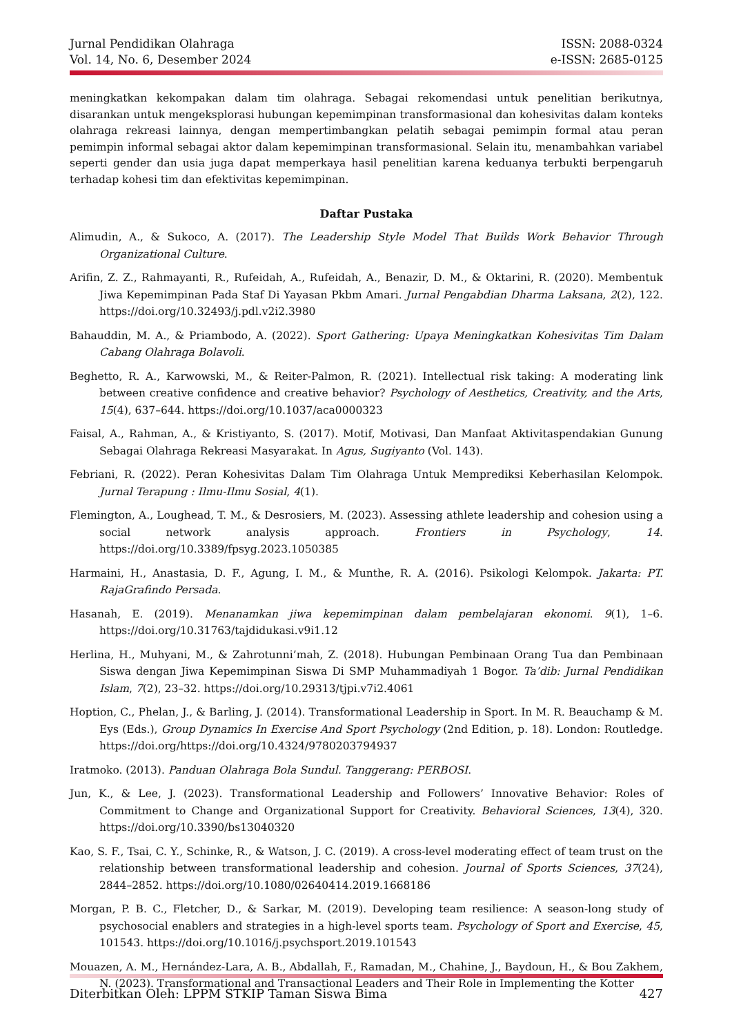Jurnal Pendidikan Olahraga
Vol. 14, No. 6, Desember 2024
ISSN: 2088-0324
e-ISSN: 2685-0125
meningkatkan kekompakan dalam tim olahraga. Sebagai rekomendasi untuk penelitian berikutnya, disarankan untuk mengeksplorasi hubungan kepemimpinan transformasional dan kohesivitas dalam konteks olahraga rekreasi lainnya, dengan mempertimbangkan pelatih sebagai pemimpin formal atau peran pemimpin informal sebagai aktor dalam kepemimpinan transformasional. Selain itu, menambahkan variabel seperti gender dan usia juga dapat memperkaya hasil penelitian karena keduanya terbukti berpengaruh terhadap kohesi tim dan efektivitas kepemimpinan.
Daftar Pustaka
Alimudin, A., & Sukoco, A. (2017). The Leadership Style Model That Builds Work Behavior Through Organizational Culture.
Arifin, Z. Z., Rahmayanti, R., Rufeidah, A., Rufeidah, A., Benazir, D. M., & Oktarini, R. (2020). Membentuk Jiwa Kepemimpinan Pada Staf Di Yayasan Pkbm Amari. Jurnal Pengabdian Dharma Laksana, 2(2), 122. https://doi.org/10.32493/j.pdl.v2i2.3980
Bahauddin, M. A., & Priambodo, A. (2022). Sport Gathering: Upaya Meningkatkan Kohesivitas Tim Dalam Cabang Olahraga Bolavoli.
Beghetto, R. A., Karwowski, M., & Reiter-Palmon, R. (2021). Intellectual risk taking: A moderating link between creative confidence and creative behavior? Psychology of Aesthetics, Creativity, and the Arts, 15(4), 637–644. https://doi.org/10.1037/aca0000323
Faisal, A., Rahman, A., & Kristiyanto, S. (2017). Motif, Motivasi, Dan Manfaat Aktivitaspendakian Gunung Sebagai Olahraga Rekreasi Masyarakat. In Agus, Sugiyanto (Vol. 143).
Febriani, R. (2022). Peran Kohesivitas Dalam Tim Olahraga Untuk Memprediksi Keberhasilan Kelompok. Jurnal Terapung : Ilmu-Ilmu Sosial, 4(1).
Flemington, A., Loughead, T. M., & Desrosiers, M. (2023). Assessing athlete leadership and cohesion using a social network analysis approach. Frontiers in Psychology, 14. https://doi.org/10.3389/fpsyg.2023.1050385
Harmaini, H., Anastasia, D. F., Agung, I. M., & Munthe, R. A. (2016). Psikologi Kelompok. Jakarta: PT. RajaGrafindo Persada.
Hasanah, E. (2019). Menanamkan jiwa kepemimpinan dalam pembelajaran ekonomi. 9(1), 1–6. https://doi.org/10.31763/tajdidukasi.v9i1.12
Herlina, H., Muhyani, M., & Zahrotunni’mah, Z. (2018). Hubungan Pembinaan Orang Tua dan Pembinaan Siswa dengan Jiwa Kepemimpinan Siswa Di SMP Muhammadiyah 1 Bogor. Ta’dib: Jurnal Pendidikan Islam, 7(2), 23–32. https://doi.org/10.29313/tjpi.v7i2.4061
Hoption, C., Phelan, J., & Barling, J. (2014). Transformational Leadership in Sport. In M. R. Beauchamp & M. Eys (Eds.), Group Dynamics In Exercise And Sport Psychology (2nd Edition, p. 18). London: Routledge. https://doi.org/https://doi.org/10.4324/9780203794937
Iratmoko. (2013). Panduan Olahraga Bola Sundul. Tanggerang: PERBOSI.
Jun, K., & Lee, J. (2023). Transformational Leadership and Followers’ Innovative Behavior: Roles of Commitment to Change and Organizational Support for Creativity. Behavioral Sciences, 13(4), 320. https://doi.org/10.3390/bs13040320
Kao, S. F., Tsai, C. Y., Schinke, R., & Watson, J. C. (2019). A cross-level moderating effect of team trust on the relationship between transformational leadership and cohesion. Journal of Sports Sciences, 37(24), 2844–2852. https://doi.org/10.1080/02640414.2019.1668186
Morgan, P. B. C., Fletcher, D., & Sarkar, M. (2019). Developing team resilience: A season-long study of psychosocial enablers and strategies in a high-level sports team. Psychology of Sport and Exercise, 45, 101543. https://doi.org/10.1016/j.psychsport.2019.101543
Mouazen, A. M., Hernández-Lara, A. B., Abdallah, F., Ramadan, M., Chahine, J., Baydoun, H., & Bou Zakhem, N. (2023). Transformational and Transactional Leaders and Their Role in Implementing the Kotter
Diterbitkan Oleh: LPPM STKIP Taman Siswa Bima 427